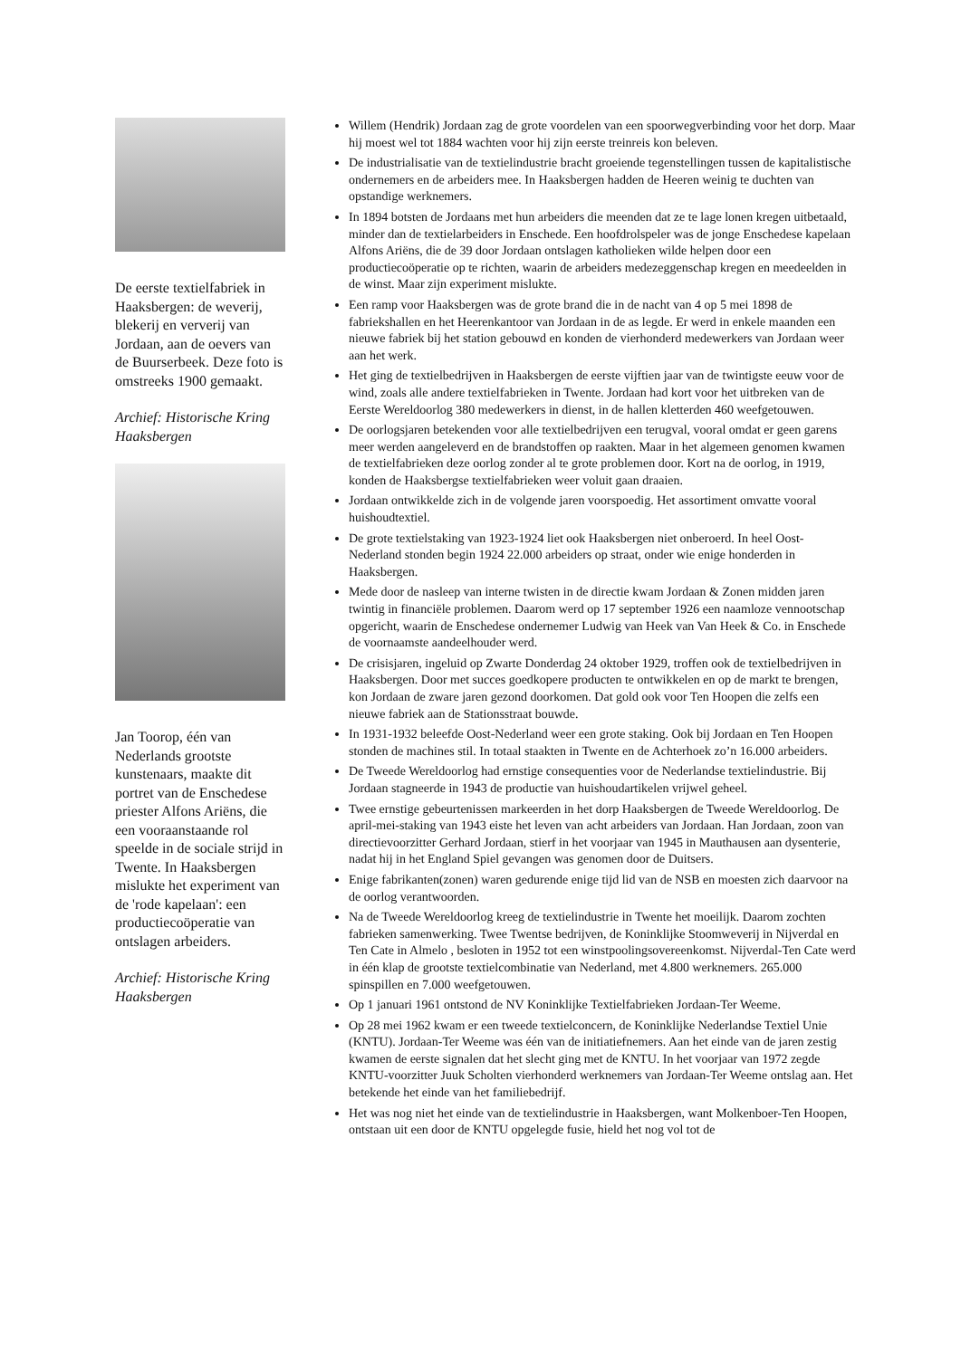De eerste textielfabriek in Haaksbergen: de weverij, blekerij en ververij van Jordaan, aan de oevers van de Buurserbeek. Deze foto is omstreeks 1900 gemaakt.
Archief: Historische Kring Haaksbergen
Jan Toorop, één van Nederlands grootste kunstenaars, maakte dit portret van de Enschedese priester Alfons Ariëns, die een vooraanstaande rol speelde in de sociale strijd in Twente. In Haaksbergen mislukte het experiment van de 'rode kapelaan': een productiecoöperatie van ontslagen arbeiders.
Archief: Historische Kring Haaksbergen
Willem (Hendrik) Jordaan zag de grote voordelen van een spoorwegverbinding voor het dorp. Maar hij moest wel tot 1884 wachten voor hij zijn eerste treinreis kon beleven.
De industrialisatie van de textielindustrie bracht groeiende tegenstellingen tussen de kapitalistische ondernemers en de arbeiders mee. In Haaksbergen hadden de Heeren weinig te duchten van opstandige werknemers.
In 1894 botsten de Jordaans met hun arbeiders die meenden dat ze te lage lonen kregen uitbetaald, minder dan de textielarbeiders in Enschede. Een hoofdrolspeler was de jonge Enschedese kapelaan Alfons Ariëns, die de 39 door Jordaan ontslagen katholieken wilde helpen door een productiecoöperatie op te richten, waarin de arbeiders medezeggenschap kregen en meedeelden in de winst. Maar zijn experiment mislukte.
Een ramp voor Haaksbergen was de grote brand die in de nacht van 4 op 5 mei 1898 de fabriekshallen en het Heerenkantoor van Jordaan in de as legde. Er werd in enkele maanden een nieuwe fabriek bij het station gebouwd en konden de vierhonderd medewerkers van Jordaan weer aan het werk.
Het ging de textielbedrijven in Haaksbergen de eerste vijftien jaar van de twintigste eeuw voor de wind, zoals alle andere textielfabrieken in Twente. Jordaan had kort voor het uitbreken van de Eerste Wereldoorlog 380 medewerkers in dienst, in de hallen kletterden 460 weefgetouwen.
De oorlogsjaren betekenden voor alle textielbedrijven een terugval, vooral omdat er geen garens meer werden aangeleverd en de brandstoffen op raakten. Maar in het algemeen genomen kwamen de textielfabrieken deze oorlog zonder al te grote problemen door. Kort na de oorlog, in 1919, konden de Haaksbergse textielfabrieken weer voluit gaan draaien.
Jordaan ontwikkelde zich in de volgende jaren voorspoedig. Het assortiment omvatte vooral huishoudtextiel.
De grote textielstaking van 1923-1924 liet ook Haaksbergen niet onberoerd. In heel Oost-Nederland stonden begin 1924 22.000 arbeiders op straat, onder wie enige honderden in Haaksbergen.
Mede door de nasleep van interne twisten in de directie kwam Jordaan & Zonen midden jaren twintig in financiële problemen. Daarom werd op 17 september 1926 een naamloze vennootschap opgericht, waarin de Enschedese ondernemer Ludwig van Heek van Van Heek & Co. in Enschede de voornaamste aandeelhouder werd.
De crisisjaren, ingeluid op Zwarte Donderdag 24 oktober 1929, troffen ook de textielbedrijven in Haaksbergen. Door met succes goedkopere producten te ontwikkelen en op de markt te brengen, kon Jordaan de zware jaren gezond doorkomen. Dat gold ook voor Ten Hoopen die zelfs een nieuwe fabriek aan de Stationsstraat bouwde.
In 1931-1932 beleefde Oost-Nederland weer een grote staking. Ook bij Jordaan en Ten Hoopen stonden de machines stil. In totaal staakten in Twente en de Achterhoek zo’n 16.000 arbeiders.
De Tweede Wereldoorlog had ernstige consequenties voor de Nederlandse textielindustrie. Bij Jordaan stagneerde in 1943 de productie van huishoudartikelen vrijwel geheel.
Twee ernstige gebeurtenissen markeerden in het dorp Haaksbergen de Tweede Wereldoorlog. De april-mei-staking van 1943 eiste het leven van acht arbeiders van Jordaan. Han Jordaan, zoon van directievoorzitter Gerhard Jordaan, stierf in het voorjaar van 1945 in Mauthausen aan dysenterie, nadat hij in het England Spiel gevangen was genomen door de Duitsers.
Enige fabrikanten(zonen) waren gedurende enige tijd lid van de NSB en moesten zich daarvoor na de oorlog verantwoorden.
Na de Tweede Wereldoorlog kreeg de textielindustrie in Twente het moeilijk. Daarom zochten fabrieken samenwerking. Twee Twentse bedrijven, de Koninklijke Stoomweverij in Nijverdal en Ten Cate in Almelo , besloten in 1952 tot een winstpoolingsovereenkomst. Nijverdal-Ten Cate werd in één klap de grootste textielcombinatie van Nederland, met 4.800 werknemers. 265.000 spinspillen en 7.000 weefgetouwen.
Op 1 januari 1961 ontstond de NV Koninklijke Textielfabrieken Jordaan-Ter Weeme.
Op 28 mei 1962 kwam er een tweede textielconcern, de Koninklijke Nederlandse Textiel Unie (KNTU). Jordaan-Ter Weeme was één van de initiatiefnemers. Aan het einde van de jaren zestig kwamen de eerste signalen dat het slecht ging met de KNTU. In het voorjaar van 1972 zegde KNTU-voorzitter Juuk Scholten vierhonderd werknemers van Jordaan-Ter Weeme ontslag aan. Het betekende het einde van het familiebedrijf.
Het was nog niet het einde van de textielindustrie in Haaksbergen, want Molkenboer-Ten Hoopen, ontstaan uit een door de KNTU opgelegde fusie, hield het nog vol tot de